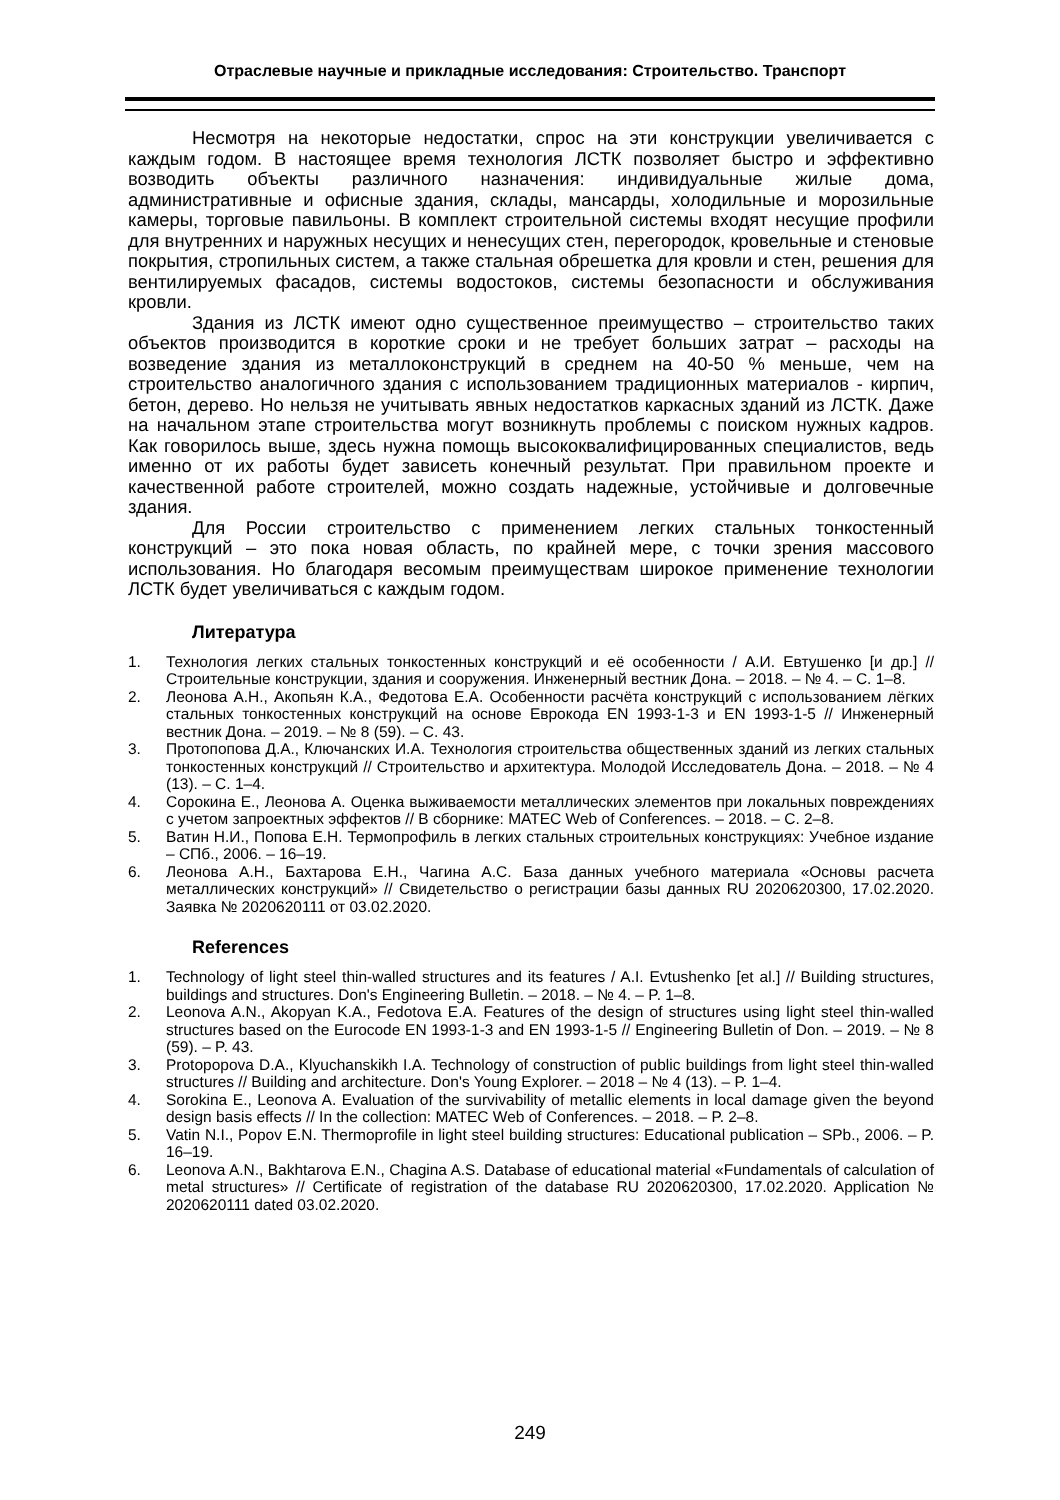Отраслевые научные и прикладные исследования: Строительство. Транспорт
Несмотря на некоторые недостатки, спрос на эти конструкции увеличивается с каждым годом. В настоящее время технология ЛСТК позволяет быстро и эффективно возводить объекты различного назначения: индивидуальные жилые дома, административные и офисные здания, склады, мансарды, холодильные и морозильные камеры, торговые павильоны. В комплект строительной системы входят несущие профили для внутренних и наружных несущих и ненесущих стен, перегородок, кровельные и стеновые покрытия, стропильных систем, а также стальная обрешетка для кровли и стен, решения для вентилируемых фасадов, системы водостоков, системы безопасности и обслуживания кровли.
Здания из ЛСТК имеют одно существенное преимущество – строительство таких объектов производится в короткие сроки и не требует больших затрат – расходы на возведение здания из металлоконструкций в среднем на 40-50 % меньше, чем на строительство аналогичного здания с использованием традиционных материалов - кирпич, бетон, дерево. Но нельзя не учитывать явных недостатков каркасных зданий из ЛСТК. Даже на начальном этапе строительства могут возникнуть проблемы с поиском нужных кадров. Как говорилось выше, здесь нужна помощь высококвалифицированных специалистов, ведь именно от их работы будет зависеть конечный результат. При правильном проекте и качественной работе строителей, можно создать надежные, устойчивые и долговечные здания.
Для России строительство с применением легких стальных тонкостенный конструкций – это пока новая область, по крайней мере, с точки зрения массового использования. Но благодаря весомым преимуществам широкое применение технологии ЛСТК будет увеличиваться с каждым годом.
Литература
1. Технология легких стальных тонкостенных конструкций и её особенности / А.И. Евтушенко [и др.] // Строительные конструкции, здания и сооружения. Инженерный вестник Дона. – 2018. – № 4. – С. 1–8.
2. Леонова А.Н., Акопьян К.А., Федотова Е.А. Особенности расчёта конструкций с использованием лёгких стальных тонкостенных конструкций на основе Еврокода EN 1993-1-3 и EN 1993-1-5 // Инженерный вестник Дона. – 2019. – № 8 (59). – С. 43.
3. Протопопова Д.А., Ключанских И.А. Технология строительства общественных зданий из легких стальных тонкостенных конструкций // Строительство и архитектура. Молодой Исследователь Дона. – 2018. – № 4 (13). – С. 1–4.
4. Сорокина Е., Леонова А. Оценка выживаемости металлических элементов при локальных повреждениях с учетом запроектных эффектов // В сборнике: MATEC Web of Conferences. – 2018. – С. 2–8.
5. Ватин Н.И., Попова Е.Н. Термопрофиль в легких стальных строительных конструкциях: Учебное издание – СПб., 2006. – 16–19.
6. Леонова А.Н., Бахтарова Е.Н., Чагина А.С. База данных учебного материала «Основы расчета металлических конструкций» // Свидетельство о регистрации базы данных RU 2020620300, 17.02.2020. Заявка № 2020620111 от 03.02.2020.
References
1. Technology of light steel thin-walled structures and its features / A.I. Evtushenko [et al.] // Building structures, buildings and structures. Don's Engineering Bulletin. – 2018. – № 4. – P. 1–8.
2. Leonova A.N., Akopyan K.A., Fedotova E.A. Features of the design of structures using light steel thin-walled structures based on the Eurocode EN 1993-1-3 and EN 1993-1-5 // Engineering Bulletin of Don. – 2019. – № 8 (59). – P. 43.
3. Protopopova D.A., Klyuchanskikh I.A. Technology of construction of public buildings from light steel thin-walled structures // Building and architecture. Don's Young Explorer. – 2018 – № 4 (13). – P. 1–4.
4. Sorokina E., Leonova A. Evaluation of the survivability of metallic elements in local damage given the beyond design basis effects // In the collection: MATEC Web of Conferences. – 2018. – P. 2–8.
5. Vatin N.I., Popov E.N. Thermoprofile in light steel building structures: Educational publication – SPb., 2006. – P. 16–19.
6. Leonova A.N., Bakhtarova E.N., Chagina A.S. Database of educational material «Fundamentals of calculation of metal structures» // Certificate of registration of the database RU 2020620300, 17.02.2020. Application № 2020620111 dated 03.02.2020.
249